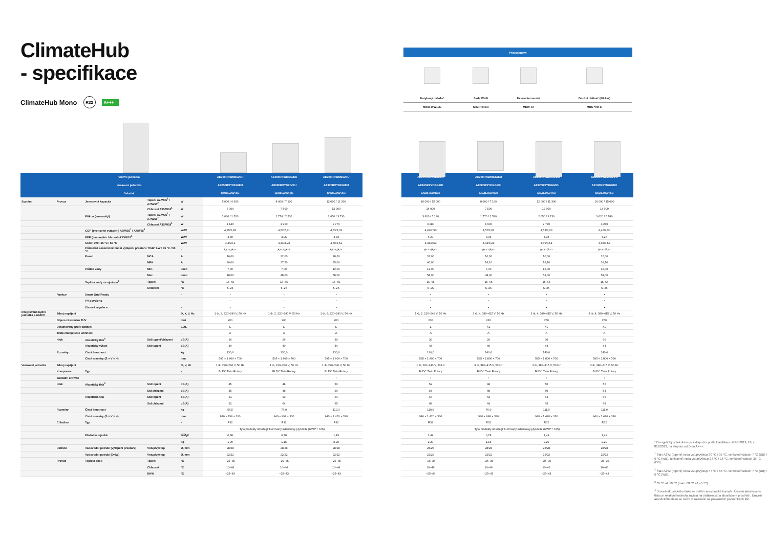ClimateHub
- specifikace
ClimateHub Mono R32 A+++
| Příslušenství | | | |
| --- | --- | --- | --- |
| Dotykový ovladač | Sada Wi-Fi | Externí termostat | Záložní ohřívač (4/6 kW) |
| MWR-WW10N | MIM-H04EN | MRW-TA | MHC-*00FE |
| | Vnitřní jednotka | | | | AE200RNWMEG/EU | AE200RNWMEG/EU | AE200RNWMEG/EU | | AE200RNWMEG/EU | AE260RNWMGG/EU | AE260RNWMGG/EU | AE260RNWMGG/EU |
| --- | --- | --- | --- | --- | --- | --- | --- | --- | --- | --- | --- | --- |
| | Venkovní jednotka | | | | AE050RXYDEG/EU | AE080RXYDEG/EU | AE120RXYDEG/EU | | AE160RXYDEG/EU | AE080RXYDGG/EU | AE120RXYDGG/EU | AE160RXYDGG/EU |
| | Ovladač | | | | MWR-WW10N | MWR-WW10N | MWR-WW10N | | MWR-WW10N | MWR-WW10N | MWR-WW10N | MWR-WW10N |
| Systém | Provoz | Jmenovitá kapacita | Topení A7/W35<sup>1</sup> / A7/W55<sup>2</sup> | W | 5 000 / 4 300 | 8 000 / 7 100 | 12 000 / 11 300 | | 16 000 / 15 000 | 8 000 / 7 100 | 12 000 / 11 300 | 16 000 / 15 000 |
| | | | Chlazení A35/W18<sup>1</sup> | W | 5 000 | 7 500 | 12 000 | | 14 000 | 7 500 | 12 000 | 14 000 |
| | | Příkon (jmenovitý) | Topení A7/W35<sup>1</sup> / A7/W55<sup>2</sup> | W | 1 030 / 1 520 | 1 770 / 2 530 | 2 650 / 3 730 | | 3 620 / 5 180 | 1 770 / 2 530 | 2 650 / 3 730 | 3 620 / 5 180 |
| | | | Chlazení A35/W18<sup>1</sup> | W | 1 140 | 1 900 | 2 770 | | 3 280 | 1 900 | 2 770 | 3 280 |
| | | COP (jmenovité vytápění) A7/W35<sup>1</sup> / A7/W55<sup>2</sup> | | W/W | 4,85/2,83 | 4,52/2,81 | 4,53/3,03 | | 4,42/2,90 | 4,52/2,81 | 4,53/3,03 | 4,42/2,90 |
| | | EER (jmenovité chlazení) A35/W18<sup>1</sup> | | W/W | 4,39 | 3,95 | 4,33 | | 4,27 | 3,95 | 4,33 | 4,27 |
| | | SCOP LWT 35 °C / 55 °C | | W/W | 4,46/3,2 | 4,44/3,23 | 4,69/3,51 | | 4,48/3,53 | 4,44/3,23 | 4,69/3,51 | 4,48/3,53 |
| | | Průměrná sezonní účinnost vytápění prostoru Třída* LWT 35 °C / 55 °C | | – | A+++/A++ | A+++/A++ | A+++/A++ | | A+++/A++ | A+++/A++ | A+++/A++ | A+++/A++ |
| | | Proud | MCA | A | 16,00 | 22,00 | 28,00 | | 32,00 | 10,00 | 10,00 | 12,00 |
| | | | MFA | A | 20,00 | 27,50 | 35,00 | | 40,00 | 16,10 | 16,10 | 16,10 |
| | | Průtok vody | Min. | l/min | 7,00 | 7,00 | 12,00 | | 12,00 | 7,00 | 12,00 | 12,00 |
| | | | Max. | l/min | 48,00 | 48,00 | 58,00 | | 58,00 | 48,00 | 58,00 | 58,00 |
| | | Teplota vody na výstupu<sup>3</sup> | Topení | °C | 15–65 | 15–65 | 15–65 | | 15–65 | 15–65 | 15–65 | 15–65 |
| | | | Chlazení | °C | 5–25 | 5–25 | 5–25 | | 5–25 | 5–25 | 5–25 | 5–25 |
| | Funkce | Smart Grid Ready | | – | • | • | • | | • | • | • | • |
| | | PV povoleno | | – | • | • | • | | • | • | • | • |
| | | Zónová regulace | | – | • | • | • | | • | • | • | • |
| Integrovaná hydro jednotka s nádrží | Zdroj napájení | | | Φ, #, V, Hz | 1 Φ, 2, 220–240 V, 50 Hz | 1 Φ, 2, 220–240 V, 50 Hz | 1 Φ, 2, 220–240 V, 50 Hz | | 1 Φ, 2, 220–240 V, 50 Hz | 3 Φ, 4, 380–415 V, 50 Hz | 3 Φ, 4, 380–415 V, 50 Hz | 3 Φ, 4, 380–415 V, 50 Hz |
| | Objem zásobníku TÚV | | | litrů | 200 | 200 | 200 | | 200 | 260 | 260 | 260 |
| | Deklarovaný profil zatížení | | | L/XL | L | L | L | | L | XL | XL | XL |
| | Třída energetické účinnosti | | | – | A | A | A | | A | A | A | A |
| | Hluk | Akustický tlak<sup>4</sup> | Std topení/chlazení | dB(A) | 26 | 26 | 30 | | 30 | 26 | 30 | 30 |
| | | Akustický výkon | Std topení | dB(A) | 40 | 40 | 44 | | 44 | 40 | 44 | 44 |
| | Rozměry | Čistá hmotnost | | kg | 130,0 | 130,0 | 130,0 | | 130,0 | 140,0 | 140,0 | 140,0 |
| | | Čisté rozměry (Š × V × H) | | mm | 595 × 1 800 × 700 | 595 × 1 800 × 700 | 595 × 1 800 × 700 | | 595 × 1 800 × 700 | 595 × 1 800 × 700 | 595 × 1 800 × 700 | 595 × 1 800 × 700 |
| Venkovní jednotka | Zdroj napájení | | | Φ, V, Hz | 1 Φ, 220–240 V, 50 Hz | 1 Φ, 220–240 V, 50 Hz | 1 Φ, 220–240 V, 50 Hz | | 1 Φ, 220–240 V, 50 Hz | 3 Φ, 380–415 V, 50 Hz | 3 Φ, 380–415 V, 50 Hz | 3 Φ, 380–415 V, 50 Hz |
| | Kompresor | Typ | | – | BLDC Twin Rotary | BLDC Twin Rotary | BLDC Twin Rotary | | BLDC Twin Rotary | BLDC Twin Rotary | BLDC Twin Rotary | BLDC Twin Rotary |
| | Základní ohřívač | | | – | – | – | • | | • | • | • | • |
| | Hluk | Akustický tlak<sup>4</sup> | Std topení | dB(A) | 45 | 48 | 50 | | 52 | 48 | 50 | 52 |
| | | | Std chlazení | dB(A) | 45 | 48 | 50 | | 54 | 48 | 50 | 54 |
| | | Akustická síla | Std topení | dB(A) | 61 | 63 | 64 | | 66 | 63 | 64 | 66 |
| | | | Std chlazení | dB(A) | 62 | 64 | 65 | | 68 | 64 | 65 | 68 |
| | Rozměry | Čistá hmotnost | | kg | 56,5 | 76,0 | 110,0 | | 110,0 | 76,0 | 111,0 | 111,0 |
| | | Čisté rozměry (Š × V × H) | | mm | 880 × 798 × 310 | 940 × 998 × 330 | 940 × 1 420 × 330 | | 940 × 1 420 × 330 | 940 × 998 × 330 | 940 × 1 420 × 330 | 940 × 1 420 × 330 |
| | Chladivo | Typ | | – | R32 | R32 | R32 | | R32 | R32 | R32 | R32 |
| | | | | | Tyto produkty obsahují fluorovaný skleníkový plyn R32 (GWP = 675). | | | | Tyto produkty obsahují fluorovaný skleníkový plyn R32 (GWP = 675). | | | |
| | | Plnění ve výrobě | | tCO<sub>2</sub>e | 0,68 | 0,78 | 1,49 | | 1,49 | 0,78 | 1,49 | 1,49 |
| | | | | kg | 1,00 | 1,15 | 2,20 | | 2,20 | 1,15 | 2,20 | 2,20 |
| | Potrubí | Vodovodní potrubí (vytápění prostoru) | Vstup/výstup | Ø, mm | 28/28 | 28/28 | 28/28 | | 28/28 | 28/28 | 28/28 | 28/28 |
| | | Vodovodní potrubí (DHW) | Vstup/výstup | Ø, mm | 22/22 | 22/22 | 22/22 | | 22/22 | 22/22 | 22/22 | 22/22 |
| | Provoz | Teplota okolí | Topení | °C | –25–35 | –25–35 | –25–35 | | –25–35 | –25–35 | –25–35 | –25–35 |
| | | | Chlazení | °C | 10–46 | 10–46 | 10–46 | | 10–46 | 10–46 | 10–46 | 10–46 |
| | | | DHW | °C | –25–43 | –25–43 | –25–43 | | –25–43 | –25–43 | –25–43 | –25–43 |
* Energetický štítek A+++ je k dispozici podle klasifikace štítků 2019, EU č. 811/2013, na stupnici od D do A+++.
<sup>1</sup> Stav A2W: (topení) voda vstup/výstup 30 °C / 35 °C, venkovní vzduch 7 °C (DB) / 6 °C (WB), (chlazení) voda vstup/výstup 23 °C / 18 °C, venkovní vzduch 35 °C (DB).
<sup>2</sup> Stav A2W: (topení) voda vstup/výstup 47 °C / 55 °C, venkovní vzduch 7 °C (DB) / 6 °C (WB).
<sup>3</sup> 65 °C až 10 °C (max. 60 °C až –5 °C)
<sup>4</sup> Úroveň akustického tlaku se měřil v anechoické komoře. Úroveň akustického tlaku je relativní hodnota závislá na vzdálenosti a akustickém prostředí. Úroveň akustického tlaku se může v závislosti na provozních podmínkách lišit.